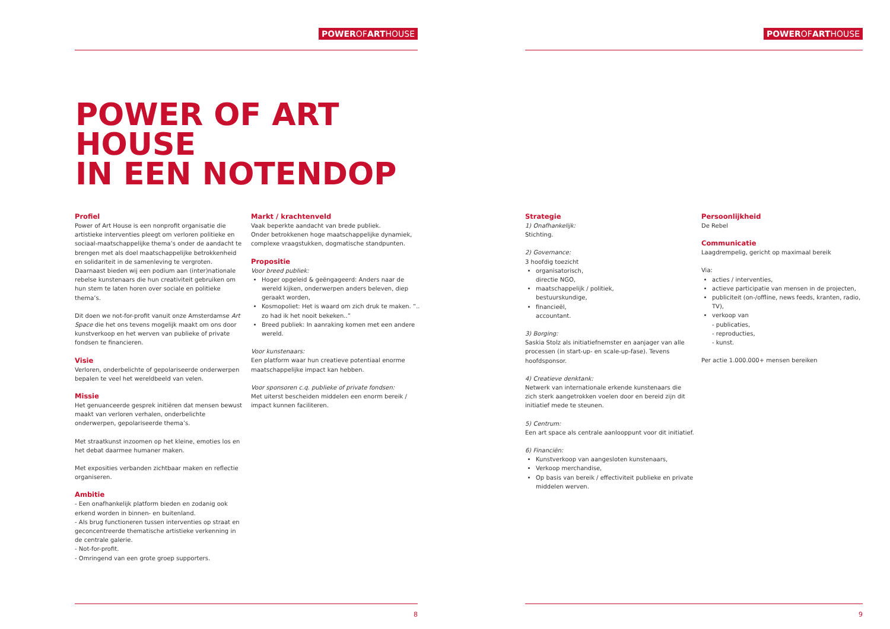POWEROFARTHOUSE
POWER OF ART HOUSE
IN EEN NOTENDOP
Profiel
Power of Art House is een nonprofit organisatie die artistieke interventies pleegt om verloren politieke en sociaal-maatschappelijke thema’s onder de aandacht te brengen met als doel maatschappelijke betrokkenheid en solidariteit in de samenleving te vergroten. Daarnaast bieden wij een podium aan (inter)nationale rebelse kunstenaars die hun creativiteit gebruiken om hun stem te laten horen over sociale en politieke thema’s.
Dit doen we not-for-profit vanuit onze Amsterdamse Art Space die het ons tevens mogelijk maakt om ons door kunstverkoop en het werven van publieke of private fondsen te financieren.
Visie
Verloren, onderbelichte of gepolariseerde onderwerpen bepalen te veel het wereldbeeld van velen.
Missie
Het genuanceerde gesprek initiëren dat mensen bewust maakt van verloren verhalen, onderbelichte onderwerpen, gepolariseerde thema’s.
Met straatkunst inzoomen op het kleine, emoties los en het debat daarmee humaner maken.
Met exposities verbanden zichtbaar maken en reflectie organiseren.
Ambitie
- Een onafhankelijk platform bieden en zodanig ook erkend worden in binnen- en buitenland.
- Als brug functioneren tussen interventies op straat en geconcentreerde thematische artistieke verkenning in de centrale galerie.
- Not-for-profit.
- Omringend van een grote groep supporters.
Markt / krachtenveld
Vaak beperkte aandacht van brede publiek.
Onder betrokkenen hoge maatschappelijke dynamiek, complexe vraagstukken, dogmatische standpunten.
Propositie
Voor breed publiek:
Hoger opgeleid & geëngageerd: Anders naar de wereld kijken, onderwerpen anders beleven, diep geraakt worden,
Kosmopoliet: Het is waard om zich druk te maken. “.. zo had ik het nooit bekeken..”
Breed publiek: In aanraking komen met een andere wereld.
Voor kunstenaars:
Een platform waar hun creatieve potentiaal enorme maatschappelijke impact kan hebben.
Voor sponsoren c.q. publieke of private fondsen:
Met uiterst bescheiden middelen een enorm bereik / impact kunnen faciliteren.
8
POWEROFARTHOUSE
Strategie
1) Onafhankelijk:
Stichting.
2) Governance:
3 hoofdig toezicht
organisatorisch,
directie NGO,
maatschappelijk / politiek,
bestuurskundige,
financieël,
accountant.
3) Borging:
Saskia Stolz als initiatiefnemster en aanjager van alle processen (in start-up- en scale-up-fase). Tevens hoofdsponsor.
4) Creatieve denktank:
Netwerk van internationale erkende kunstenaars die zich sterk aangetrokken voelen door en bereid zijn dit initiatief mede te steunen.
5) Centrum:
Een art space als centrale aanlooppunt voor dit initiatief.
6) Financiën:
Kunstverkoop van aangesloten kunstenaars,
Verkoop merchandise,
Op basis van bereik / effectiviteit publieke en private middelen werven.
Persoonlijkheid
De Rebel
Communicatie
Laagdrempelig, gericht op maximaal bereik
Via:
acties / interventies,
actieve participatie van mensen in de projecten,
publiciteit (on-/offline, news feeds, kranten, radio, TV),
verkoop van
- publicaties,
- reproducties,
- kunst.
Per actie 1.000.000+ mensen bereiken
9